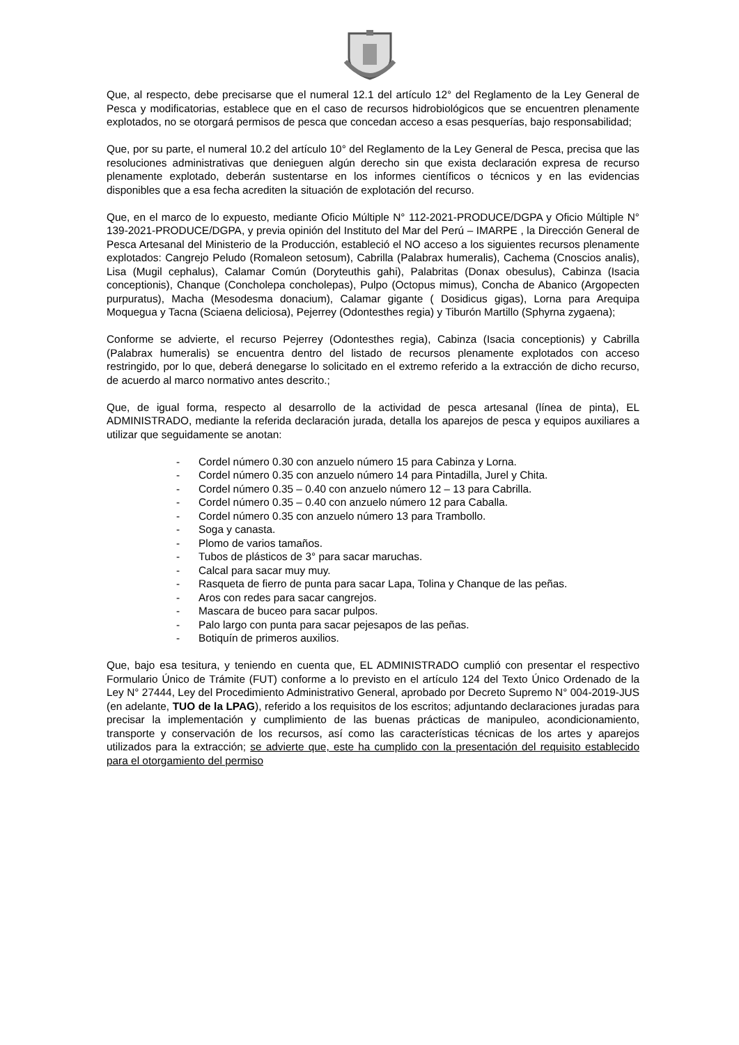Que, al respecto, debe precisarse que el numeral 12.1 del artículo 12° del Reglamento de la Ley General de Pesca y modificatorias, establece que en el caso de recursos hidrobiológicos que se encuentren plenamente explotados, no se otorgará permisos de pesca que concedan acceso a esas pesquerías, bajo responsabilidad;
Que, por su parte, el numeral 10.2 del artículo 10° del Reglamento de la Ley General de Pesca, precisa que las resoluciones administrativas que denieguen algún derecho sin que exista declaración expresa de recurso plenamente explotado, deberán sustentarse en los informes científicos o técnicos y en las evidencias disponibles que a esa fecha acrediten la situación de explotación del recurso.
Que, en el marco de lo expuesto, mediante Oficio Múltiple N° 112-2021-PRODUCE/DGPA y Oficio Múltiple N° 139-2021-PRODUCE/DGPA, y previa opinión del Instituto del Mar del Perú – IMARPE , la Dirección General de Pesca Artesanal del Ministerio de la Producción, estableció el NO acceso a los siguientes recursos plenamente explotados: Cangrejo Peludo (Romaleon setosum), Cabrilla (Palabrax humeralis), Cachema (Cnoscios analis), Lisa (Mugil cephalus), Calamar Común (Doryteuthis gahi), Palabritas (Donax obesulus), Cabinza (Isacia conceptionis), Chanque (Concholepa concholepas), Pulpo (Octopus mimus), Concha de Abanico (Argopecten purpuratus), Macha (Mesodesma donacium), Calamar gigante ( Dosidicus gigas), Lorna para Arequipa Moquegua y Tacna (Sciaena deliciosa), Pejerrey (Odontesthes regia) y Tiburón Martillo (Sphyrna zygaena);
Conforme se advierte, el recurso Pejerrey (Odontesthes regia), Cabinza (Isacia conceptionis) y Cabrilla (Palabrax humeralis) se encuentra dentro del listado de recursos plenamente explotados con acceso restringido, por lo que, deberá denegarse lo solicitado en el extremo referido a la extracción de dicho recurso, de acuerdo al marco normativo antes descrito.;
Que, de igual forma, respecto al desarrollo de la actividad de pesca artesanal (línea de pinta), EL ADMINISTRADO, mediante la referida declaración jurada, detalla los aparejos de pesca y equipos auxiliares a utilizar que seguidamente se anotan:
- Cordel número 0.30 con anzuelo número 15 para Cabinza y Lorna.
- Cordel número 0.35 con anzuelo número 14 para Pintadilla, Jurel y Chita.
- Cordel número 0.35 – 0.40 con anzuelo número 12 – 13 para Cabrilla.
- Cordel número 0.35 – 0.40 con anzuelo número 12 para Caballa.
- Cordel número 0.35 con anzuelo número 13 para Trambollo.
- Soga y canasta.
- Plomo de varios tamaños.
- Tubos de plásticos de 3° para sacar maruchas.
- Calcal para sacar muy muy.
- Rasqueta de fierro de punta para sacar Lapa, Tolina y Chanque de las peñas.
- Aros con redes para sacar cangrejos.
- Mascara de buceo para sacar pulpos.
- Palo largo con punta para sacar pejesapos de las peñas.
- Botiquín de primeros auxilios.
Que, bajo esa tesitura, y teniendo en cuenta que, EL ADMINISTRADO cumplió con presentar el respectivo Formulario Único de Trámite (FUT) conforme a lo previsto en el artículo 124 del Texto Único Ordenado de la Ley N° 27444, Ley del Procedimiento Administrativo General, aprobado por Decreto Supremo N° 004-2019-JUS (en adelante, TUO de la LPAG), referido a los requisitos de los escritos; adjuntando declaraciones juradas para precisar la implementación y cumplimiento de las buenas prácticas de manipuleo, acondicionamiento, transporte y conservación de los recursos, así como las características técnicas de los artes y aparejos utilizados para la extracción; se advierte que, este ha cumplido con la presentación del requisito establecido para el otorgamiento del permiso